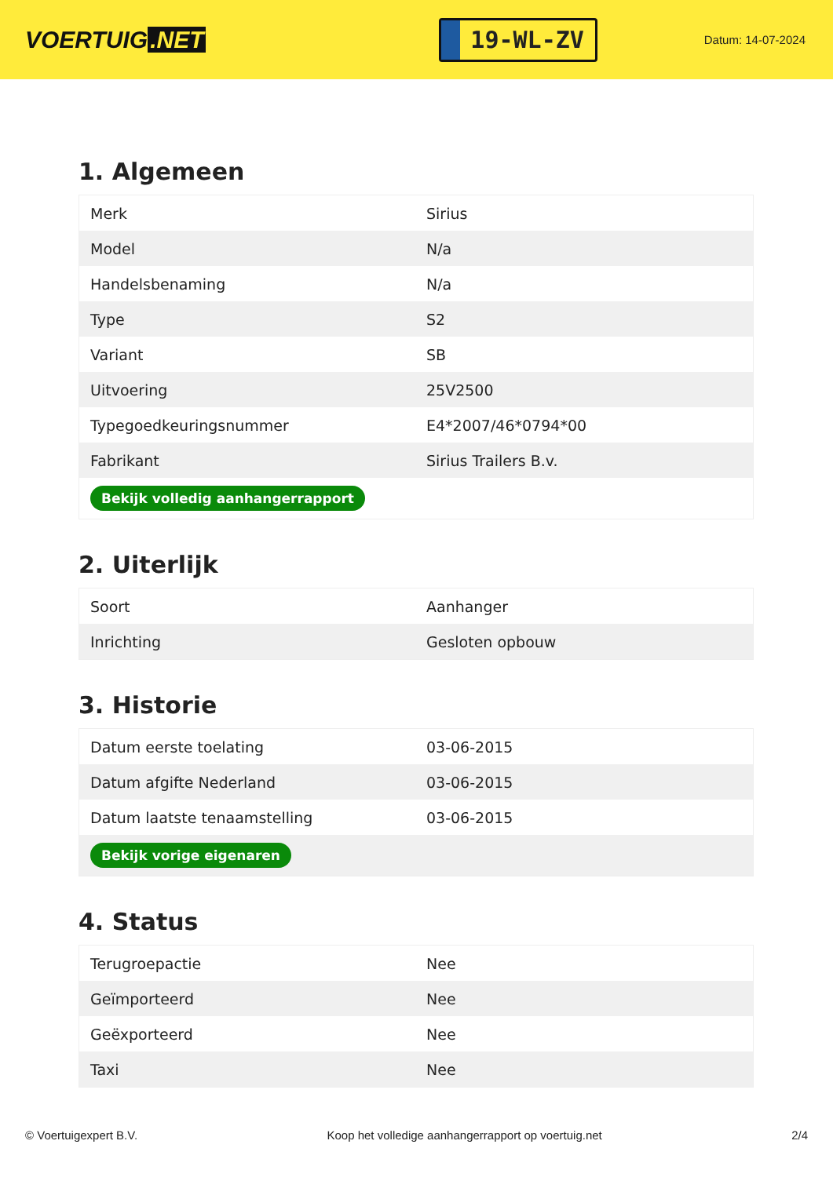VOERTUIG.NET
19-WL-ZV
Datum: 14-07-2024
1. Algemeen
| Merk | Sirius |
| Model | N/a |
| Handelsbenaming | N/a |
| Type | S2 |
| Variant | SB |
| Uitvoering | 25V2500 |
| Typegoedkeuringsnummer | E4*2007/46*0794*00 |
| Fabrikant | Sirius Trailers B.v. |
| Bekijk volledig aanhangerrapport | |
2. Uiterlijk
| Soort | Aanhanger |
| Inrichting | Gesloten opbouw |
3. Historie
| Datum eerste toelating | 03-06-2015 |
| Datum afgifte Nederland | 03-06-2015 |
| Datum laatste tenaamstelling | 03-06-2015 |
| Bekijk vorige eigenaren | |
4. Status
| Terugroepactie | Nee |
| Geïmporteerd | Nee |
| Geëxporteerd | Nee |
| Taxi | Nee |
© Voertuigexpert B.V. Koop het volledige aanhangerrapport op voertuig.net 2/4